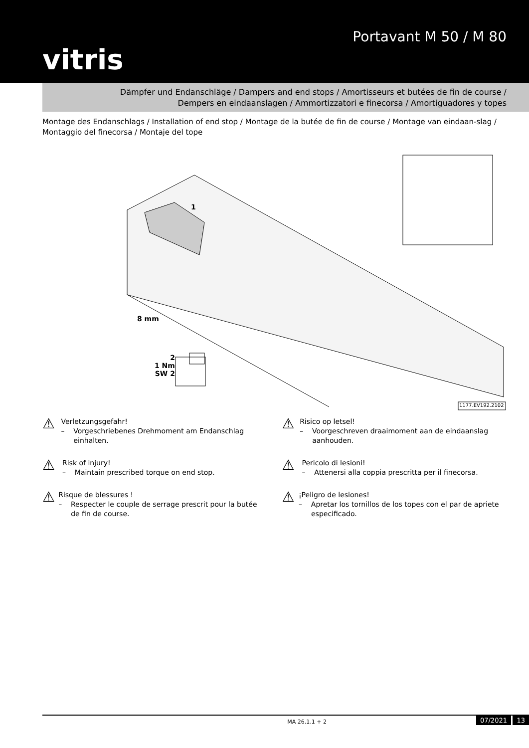vitris
Portavant M 50 / M 80
Dämpfer und Endanschläge / Dampers and end stops / Amortisseurs et butées de fin de course /
Dempers en eindaanslagen / Ammortizzatori e finecorsa / Amortiguadores y topes
Montage des Endanschlags / Installation of end stop / Montage de la butée de fin de course / Montage van eindaan-slag / Montaggio del finecorsa / Montaje del tope
1
8 mm
2
1 Nm
SW 2
1177.EV192.2102
⚠
Verletzungsgefahr!
– Vorgeschriebenes Drehmoment am Endanschlag einhalten.
⚠
Risk of injury!
– Maintain prescribed torque on end stop.
⚠
Risque de blessures !
– Respecter le couple de serrage prescrit pour la butée de fin de course.
⚠
Risico op letsel!
– Voorgeschreven draaimoment aan de eindaanslag aanhouden.
⚠
Pericolo di lesioni!
– Attenersi alla coppia prescritta per il finecorsa.
⚠
¡Peligro de lesiones!
– Apretar los tornillos de los topes con el par de apriete especificado.
MA 26.1.1 + 2 07/2021 13